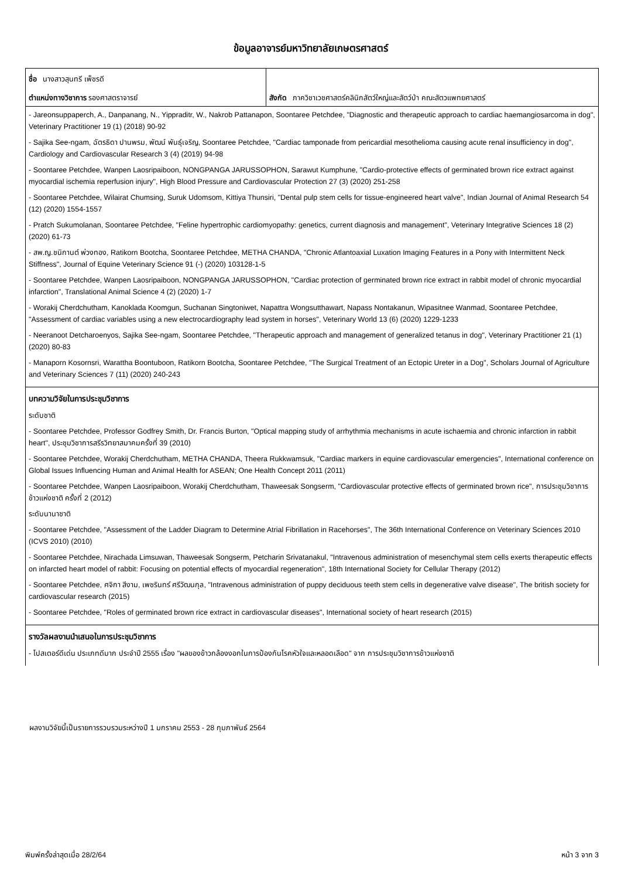ข้อมูลอาจารย์มหาวิทยาลัยเกษตรศาสตร์
| ชื่อ นางสาวสุนทรี เพ็ชรดี ตำแหน่งทางวิชาการ รองศาสตราจารย์ | สังกัด ภาควิชาเวชศาสตร์คลินิกสัตว์ใหญ่และสัตว์ป่า คณะสัตวแพทยศาสตร์ |
| - Jareonsuppaperch, A., Danpanang, N., Yippraditr, W., Nakrob Pattanapon, Soontaree Petchdee, "Diagnostic and therapeutic approach to cardiac haemangiosarcoma in dog", Veterinary Practitioner 19 (1) (2018) 90-92 - Sajika See-ngam, ฉัตรธิดา ปานพรม, พัฒน์ พันธุ์เจริญ, Soontaree Petchdee, "Cardiac tamponade from pericardial mesothelioma causing acute renal insufficiency in dog", Cardiology and Cardiovascular Research 3 (4) (2019) 94-98 - Soontaree Petchdee, Wanpen Laosripaiboon, NONGPANGA JARUSSOPHON, Sarawut Kumphune, "Cardio-protective effects of germinated brown rice extract against myocardial ischemia reperfusion injury", High Blood Pressure and Cardiovascular Protection 27 (3) (2020) 251-258 - Soontaree Petchdee, Wilairat Chumsing, Suruk Udomsom, Kittiya Thunsiri, "Dental pulp stem cells for tissue-engineered heart valve", Indian Journal of Animal Research 54 (12) (2020) 1554-1557 - Pratch Sukumolanan, Soontaree Petchdee, "Feline hypertrophic cardiomyopathy: genetics, current diagnosis and management", Veterinary Integrative Sciences 18 (2) (2020) 61-73 - สพ.ญ.ชนิกานต์ พ่วงทอง, Ratikorn Bootcha, Soontaree Petchdee, METHA CHANDA, "Chronic Atlantoaxial Luxation Imaging Features in a Pony with Intermittent Neck Stiffness", Journal of Equine Veterinary Science 91 (-) (2020) 103128-1-5 - Soontaree Petchdee, Wanpen Laosripaiboon, NONGPANGA JARUSSOPHON, "Cardiac protection of germinated brown rice extract in rabbit model of chronic myocardial infarction", Translational Animal Science 4 (2) (2020) 1-7 - Worakij Cherdchutham, Kanoklada Koomgun, Suchanan Singtoniwet, Napattra Wongsutthawart, Napass Nontakanun, Wipasitnee Wanmad, Soontaree Petchdee, "Assessment of cardiac variables using a new electrocardiography lead system in horses", Veterinary World 13 (6) (2020) 1229-1233 - Neeranoot Detcharoenyos, Sajika See-ngam, Soontaree Petchdee, "Therapeutic approach and management of generalized tetanus in dog", Veterinary Practitioner 21 (1) (2020) 80-83 - Manaporn Kosornsri, Warattha Boontuboon, Ratikorn Bootcha, Soontaree Petchdee, "The Surgical Treatment of an Ectopic Ureter in a Dog", Scholars Journal of Agriculture and Veterinary Sciences 7 (11) (2020) 240-243 | |
| บทความวิจัยในการประชุมวิชาการ ระดับชาติ - Soontaree Petchdee, Professor Godfrey Smith, Dr. Francis Burton, "Optical mapping study of arrhythmia mechanisms in acute ischaemia and chronic infarction in rabbit heart", ประชุมวิชาการสรีรวิทยาสมาคมครั้งที่ 39 (2010) - Soontaree Petchdee, Worakij Cherdchutham, METHA CHANDA, Theera Rukkwamsuk, "Cardiac markers in equine cardiovascular emergencies", International conference on Global Issues Influencing Human and Animal Health for ASEAN; One Health Concept 2011 (2011) - Soontaree Petchdee, Wanpen Laosripaiboon, Worakij Cherdchutham, Thaweesak Songserm, "Cardiovascular protective effects of germinated brown rice", การประชุมวิชาการข้าวแห่งชาติ ครั้งที่ 2 (2012) ระดับนานาชาติ - Soontaree Petchdee, "Assessment of the Ladder Diagram to Determine Atrial Fibrillation in Racehorses", The 36th International Conference on Veterinary Sciences 2010 (ICVS 2010) (2010) - Soontaree Petchdee, Nirachada Limsuwan, Thaweesak Songserm, Petcharin Srivatanakul, "Intravenous administration of mesenchymal stem cells exerts therapeutic effects on infarcted heart model of rabbit: Focusing on potential effects of myocardial regeneration", 18th International Society for Cellular Therapy (2012) - Soontaree Petchdee, ศจิกา สีงาม, เพชรินทร์ ศรีวัฒนกุล, "Intravenous administration of puppy deciduous teeth stem cells in degenerative valve disease", The british society for cardiovascular research (2015) - Soontaree Petchdee, "Roles of germinated brown rice extract in cardiovascular diseases", International society of heart research (2015) | |
| รางวัลผลงานนำเสนอในการประชุมวิชาการ - โปสเตอร์ดีเด่น ประเภทดีมาก ประจำปี 2555 เรื่อง "ผลของข้าวกล้องงอกในการป้องกันโรคหัวใจและหลอดเลือด" จาก การประชุมวิชาการข้าวแห่งชาติ | |
ผลงานวิจัยนี้เป็นรายการรวบรวมระหว่างปี 1 มกราคม 2553 - 28 กุมภาพันธ์ 2564
พิมพ์ครั้งล่าสุดเมื่อ 28/2/64 หน้า 3 จาก 3